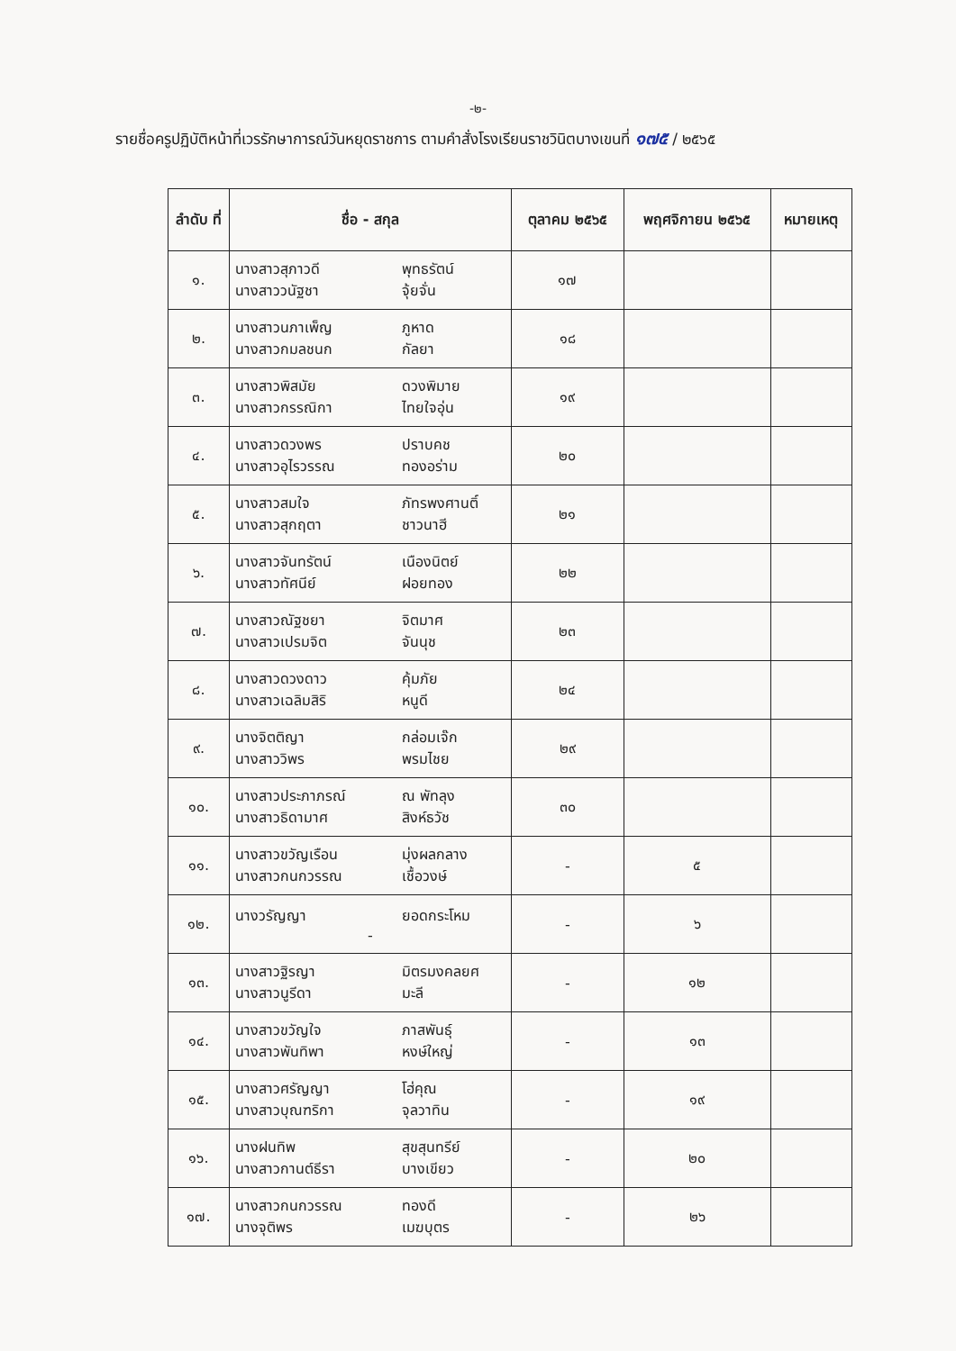-๒-
รายชื่อครูปฏิบัติหน้าที่เวรรักษาการณ์วันหยุดราชการ ตามคำสั่งโรงเรียนราชวินิตบางเขนที่ ๑๗๕ / ๒๕๖๕
| ลำดับ ที่ | ชื่อ - สกุล | ตุลาคม ๒๕๖๕ | พฤศจิกายน ๒๕๖๕ | หมายเหตุ |
| --- | --- | --- | --- | --- |
| ๑. | นางสาวสุภาวดี พุทธรัตน์ นางสาววนัฐชา จุ้ยจั่น | ๑๗ | | |
| ๒. | นางสาวนภาเพ็ญ ภูหาด นางสาวกมลชนก กัลยา | ๑๘ | | |
| ๓. | นางสาวพิสมัย ดวงพิมาย นางสาวกรรณิกา ไทยใจอุ่น | ๑๙ | | |
| ๔. | นางสาวดวงพร ปราบคช นางสาวอุไรวรรณ ทองอร่าม | ๒๐ | | |
| ๕. | นางสาวสมใจ ภัทรพงศานติ์ นางสาวสุกฤตา ชาวนาฮี | ๒๑ | | |
| ๖. | นางสาวจันทรัตน์ เนืองนิตย์ นางสาวทัศนีย์ ฝอยทอง | ๒๒ | | |
| ๗. | นางสาวณัฐชยา จิตมาศ นางสาวเปรมจิต จันนุช | ๒๓ | | |
| ๘. | นางสาวดวงดาว คุ้มภัย นางสาวเฉลิมสิริ หนูดี | ๒๔ | | |
| ๙. | นางจิตติญา กล่อมเจ๊ก นางสาววิพร พรมไชย | ๒๙ | | |
| ๑๐. | นางสาวประภาภรณ์ ณ พัทลุง นางสาวธิดามาศ สิงห์ธวัช | ๓๐ | | |
| ๑๑. | นางสาวขวัญเรือน มุ่งผลกลาง นางสาวกนกวรรณ เชื้อวงษ์ | - | ๕ | |
| ๑๒. | นางวรัญญา ยอดกระโหม - | - | ๖ | |
| ๑๓. | นางสาวฐิรญา มิตรมงคลยศ นางสาวนูรีดา มะลี | - | ๑๒ | |
| ๑๔. | นางสาวขวัญใจ ภาสพันธุ์ นางสาวพันทิพา หงษ์ใหญ่ | - | ๑๓ | |
| ๑๕. | นางสาวศรัญญา โฮ่คุณ นางสาวบุณฑริกา จุลวาทิน | - | ๑๙ | |
| ๑๖. | นางฝนทิพ สุขสุนทรีย์ นางสาวกานต์ธีรา บางเขียว | - | ๒๐ | |
| ๑๗. | นางสาวกนกวรรณ ทองดี นางจุติพร เมฆบุตร | - | ๒๖ | |